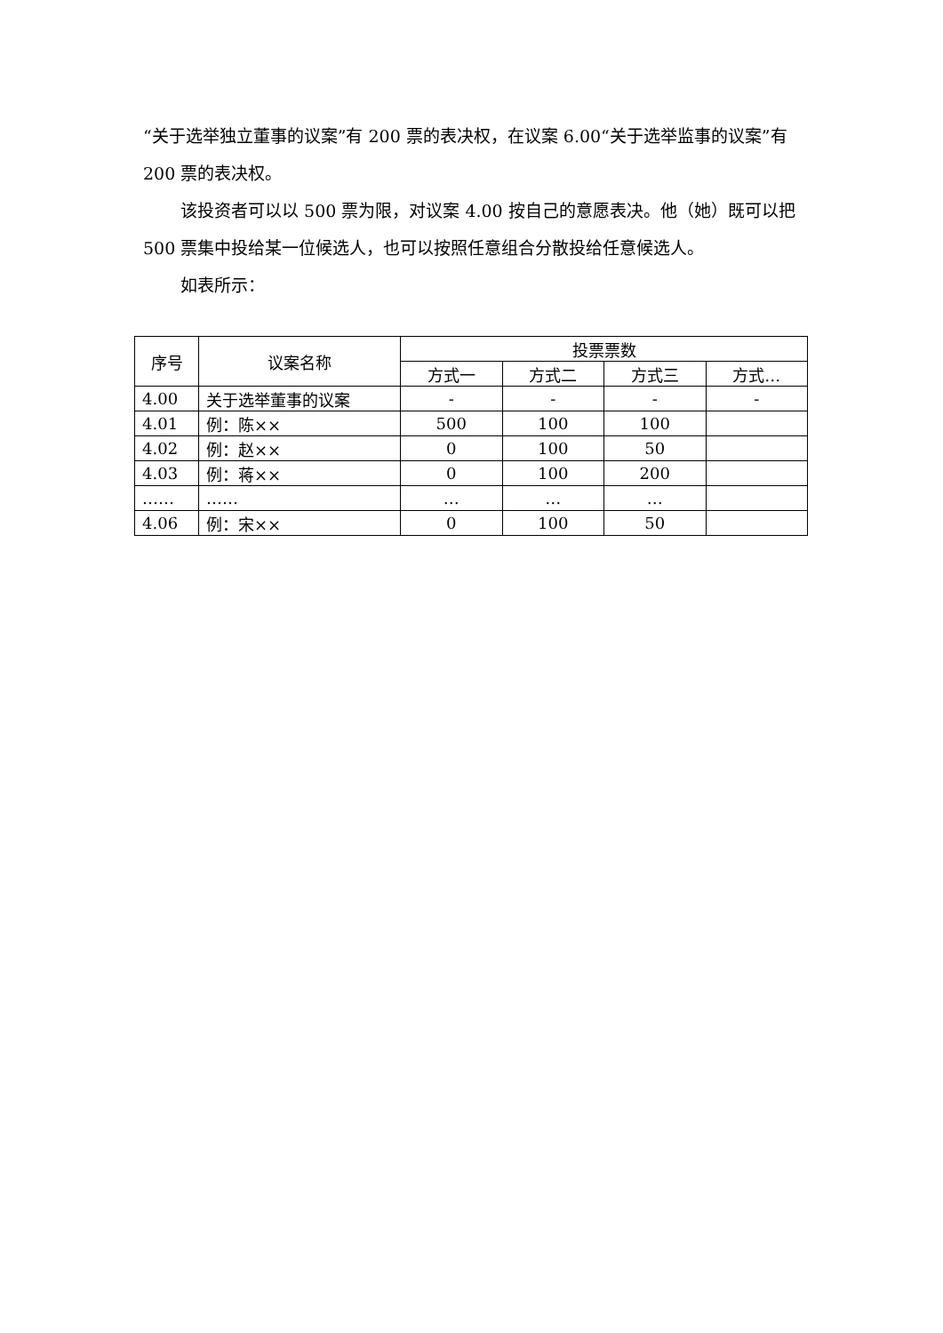“关于选举独立董事的议案”有 200 票的表决权，在议案 6.00“关于选举监事的议案”有 200 票的表决权。
该投资者可以以 500 票为限，对议案 4.00 按自己的意愿表决。他（她）既可以把 500 票集中投给某一位候选人，也可以按照任意组合分散投给任意候选人。
如表所示：
| 序号 | 议案名称 | 投票票数 | | | |
| --- | --- | --- | --- | --- | --- |
| | | 方式一 | 方式二 | 方式三 | 方式… |
| 4.00 | 关于选举董事的议案 | - | - | - | - |
| 4.01 | 例：陈×× | 500 | 100 | 100 | |
| 4.02 | 例：赵×× | 0 | 100 | 50 | |
| 4.03 | 例：蒋×× | 0 | 100 | 200 | |
| …… | …… | … | … | … | |
| 4.06 | 例：宋×× | 0 | 100 | 50 | |